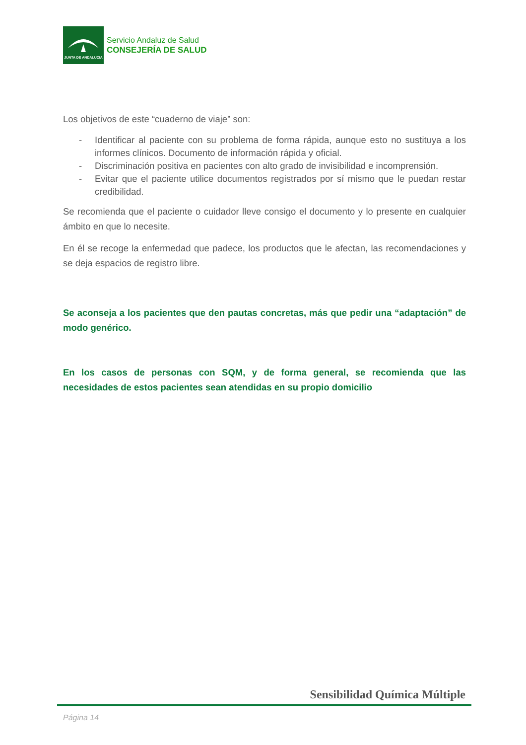JUNTA DE ANDALUCIA
Servicio Andaluz de Salud
CONSEJERÍA DE SALUD
Los objetivos de este “cuaderno de viaje” son:
- Identificar al paciente con su problema de forma rápida, aunque esto no sustituya a los informes clínicos. Documento de información rápida y oficial.
- Discriminación positiva en pacientes con alto grado de invisibilidad e incomprensión.
- Evitar que el paciente utilice documentos registrados por sí mismo que le puedan restar credibilidad.
Se recomienda que el paciente o cuidador lleve consigo el documento y lo presente en cualquier ámbito en que lo necesite.
En él se recoge la enfermedad que padece, los productos que le afectan, las recomendaciones y se deja espacios de registro libre.
Se aconseja a los pacientes que den pautas concretas, más que pedir una “adaptación” de modo genérico.
En los casos de personas con SQM, y de forma general, se recomienda que las necesidades de estos pacientes sean atendidas en su propio domicilio
Sensibilidad Química Múltiple
Página 14